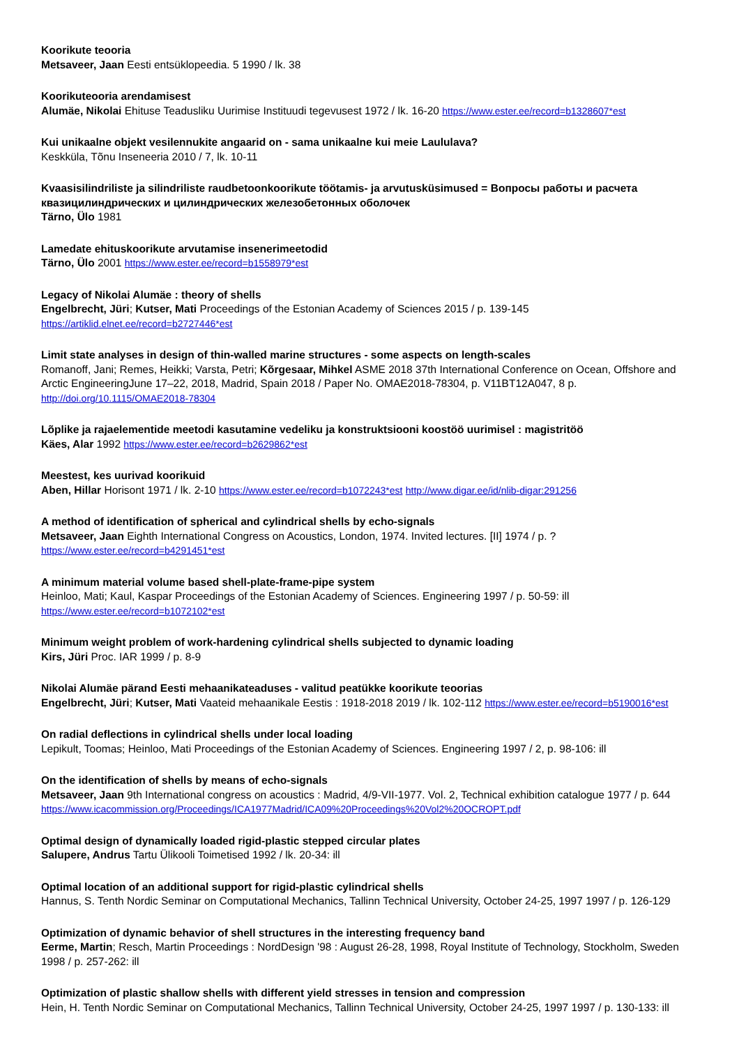Koorikute teooria
Metsaveer, Jaan Eesti entsüklopeedia. 5 1990 / lk. 38
Koorikuteooria arendamisest
Alumäe, Nikolai Ehituse Teadusliku Uurimise Instituudi tegevusest 1972 / lk. 16-20 https://www.ester.ee/record=b1328607*est
Kui unikaalne objekt vesilennukite angaarid on - sama unikaalne kui meie Laululava?
Keskküla, Tõnu Inseneeria 2010 / 7, lk. 10-11
Kvaasisilindriliste ja silindriliste raudbetoonkoorikute töötamis- ja arvutusküsimused = Вопросы работы и расчета квазицилиндрических и цилиндрических железобетонных оболочек
Tärno, Ülo 1981
Lamedate ehituskoorikute arvutamise insenerimeetodid
Tärno, Ülo 2001 https://www.ester.ee/record=b1558979*est
Legacy of Nikolai Alumäe : theory of shells
Engelbrecht, Jüri; Kutser, Mati Proceedings of the Estonian Academy of Sciences 2015 / p. 139-145
https://artiklid.elnet.ee/record=b2727446*est
Limit state analyses in design of thin-walled marine structures - some aspects on length-scales
Romanoff, Jani; Remes, Heikki; Varsta, Petri; Kõrgesaar, Mihkel ASME 2018 37th International Conference on Ocean, Offshore and Arctic EngineeringJune 17–22, 2018, Madrid, Spain 2018 / Paper No. OMAE2018-78304, p. V11BT12A047, 8 p.
http://doi.org/10.1115/OMAE2018-78304
Lõplike ja rajaelementide meetodi kasutamine vedeliku ja konstruktsiooni koostöö uurimisel : magistritöö
Käes, Alar 1992 https://www.ester.ee/record=b2629862*est
Meestest, kes uurivad koorikuid
Aben, Hillar Horisont 1971 / lk. 2-10 https://www.ester.ee/record=b1072243*est http://www.digar.ee/id/nlib-digar:291256
A method of identification of spherical and cylindrical shells by echo-signals
Metsaveer, Jaan Eighth International Congress on Acoustics, London, 1974. Invited lectures. [II] 1974 / p. ?
https://www.ester.ee/record=b4291451*est
A minimum material volume based shell-plate-frame-pipe system
Heinloo, Mati; Kaul, Kaspar Proceedings of the Estonian Academy of Sciences. Engineering 1997 / p. 50-59: ill
https://www.ester.ee/record=b1072102*est
Minimum weight problem of work-hardening cylindrical shells subjected to dynamic loading
Kirs, Jüri Proc. IAR 1999 / p. 8-9
Nikolai Alumäe pärand Eesti mehaanikateaduses - valitud peatükke koorikute teoorias
Engelbrecht, Jüri; Kutser, Mati Vaateid mehaanikale Eestis : 1918-2018 2019 / lk. 102-112 https://www.ester.ee/record=b5190016*est
On radial deflections in cylindrical shells under local loading
Lepikult, Toomas; Heinloo, Mati Proceedings of the Estonian Academy of Sciences. Engineering 1997 / 2, p. 98-106: ill
On the identification of shells by means of echo-signals
Metsaveer, Jaan 9th International congress on acoustics : Madrid, 4/9-VII-1977. Vol. 2, Technical exhibition catalogue 1977 / p. 644
https://www.icacommission.org/Proceedings/ICA1977Madrid/ICA09%20Proceedings%20Vol2%20OCROPT.pdf
Optimal design of dynamically loaded rigid-plastic stepped circular plates
Salupere, Andrus Tartu Ülikooli Toimetised 1992 / lk. 20-34: ill
Optimal location of an additional support for rigid-plastic cylindrical shells
Hannus, S. Tenth Nordic Seminar on Computational Mechanics, Tallinn Technical University, October 24-25, 1997 1997 / p. 126-129
Optimization of dynamic behavior of shell structures in the interesting frequency band
Eerme, Martin; Resch, Martin Proceedings : NordDesign '98 : August 26-28, 1998, Royal Institute of Technology, Stockholm, Sweden 1998 / p. 257-262: ill
Optimization of plastic shallow shells with different yield stresses in tension and compression
Hein, H. Tenth Nordic Seminar on Computational Mechanics, Tallinn Technical University, October 24-25, 1997 1997 / p. 130-133: ill